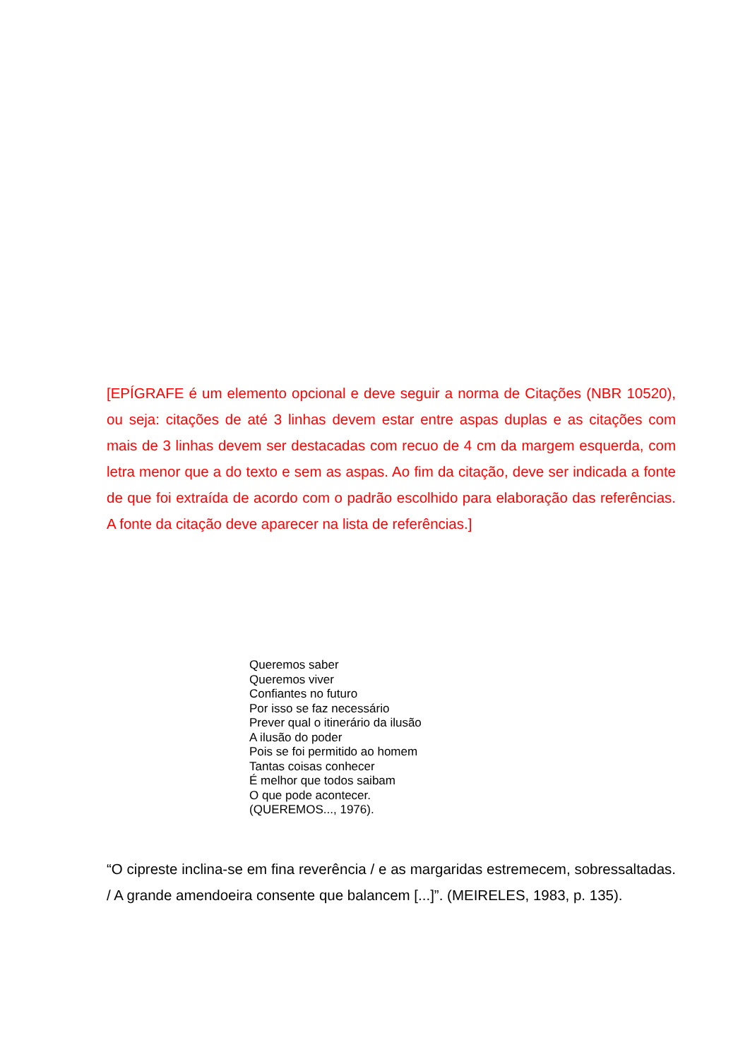[EPÍGRAFE é um elemento opcional e deve seguir a norma de Citações (NBR 10520), ou seja: citações de até 3 linhas devem estar entre aspas duplas e as citações com mais de 3 linhas devem ser destacadas com recuo de 4 cm da margem esquerda, com letra menor que a do texto e sem as aspas. Ao fim da citação, deve ser indicada a fonte de que foi extraída de acordo com o padrão escolhido para elaboração das referências. A fonte da citação deve aparecer na lista de referências.]
Queremos saber
Queremos viver
Confiantes no futuro
Por isso se faz necessário
Prever qual o itinerário da ilusão
A ilusão do poder
Pois se foi permitido ao homem
Tantas coisas conhecer
É melhor que todos saibam
O que pode acontecer.
(QUEREMOS..., 1976).
“O cipreste inclina-se em fina reverência / e as margaridas estremecem, sobressaltadas. / A grande amendoeira consente que balancem [...]”. (MEIRELES, 1983, p. 135).